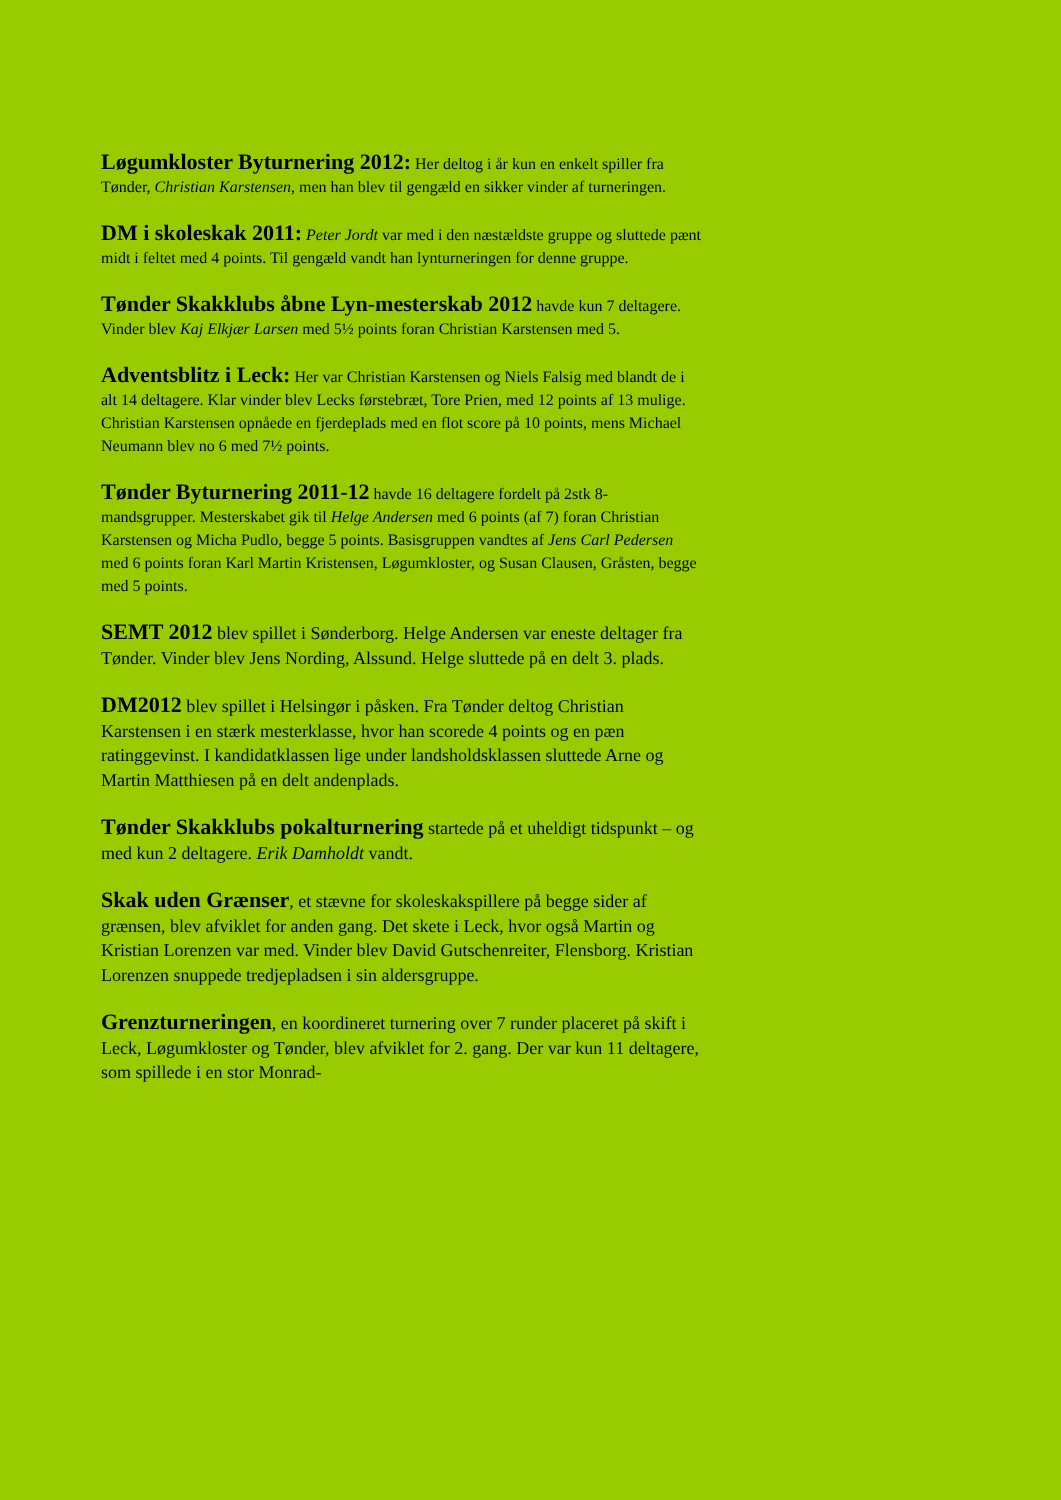Løgumkloster Byturnering 2012: Her deltog i år kun en enkelt spiller fra Tønder, Christian Karstensen, men han blev til gengæld en sikker vinder af turneringen.
DM i skoleskak 2011: Peter Jordt var med i den næstældste gruppe og sluttede pænt midt i feltet med 4 points. Til gengæld vandt han lynturneringen for denne gruppe.
Tønder Skakklubs åbne Lyn-mesterskab 2012 havde kun 7 deltagere. Vinder blev Kaj Elkjær Larsen med 5½ points foran Christian Karstensen med 5.
Adventsblitz i Leck: Her var Christian Karstensen og Niels Falsig med blandt de i alt 14 deltagere. Klar vinder blev Lecks førstebræt, Tore Prien, med 12 points af 13 mulige. Christian Karstensen opnåede en fjerdeplads med en flot score på 10 points, mens Michael Neumann blev no 6 med 7½ points.
Tønder Byturnering 2011-12 havde 16 deltagere fordelt på 2stk 8-mandsgrupper. Mesterskabet gik til Helge Andersen med 6 points (af 7) foran Christian Karstensen og Micha Pudlo, begge 5 points. Basisgruppen vandtes af Jens Carl Pedersen med 6 points foran Karl Martin Kristensen, Løgumkloster, og Susan Clausen, Gråsten, begge med 5 points.
SEMT 2012 blev spillet i Sønderborg. Helge Andersen var eneste deltager fra Tønder. Vinder blev Jens Nording, Alssund. Helge sluttede på en delt 3. plads.
DM2012 blev spillet i Helsingør i påsken. Fra Tønder deltog Christian Karstensen i en stærk mesterklasse, hvor han scorede 4 points og en pæn ratinggevinst. I kandidatklassen lige under landsholdsklassen sluttede Arne og Martin Matthiesen på en delt andenplads.
Tønder Skakklubs pokalturnering startede på et uheldigt tidspunkt – og med kun 2 deltagere. Erik Damholdt vandt.
Skak uden Grænser, et stævne for skoleskakspillere på begge sider af grænsen, blev afviklet for anden gang. Det skete i Leck, hvor også Martin og Kristian Lorenzen var med. Vinder blev David Gutschenreiter, Flensborg. Kristian Lorenzen snuppede tredjepladsen i sin aldersgruppe.
Grenzturneringen, en koordineret turnering over 7 runder placeret på skift i Leck, Løgumkloster og Tønder, blev afviklet for 2. gang. Der var kun 11 deltagere, som spillede i en stor Monrad-